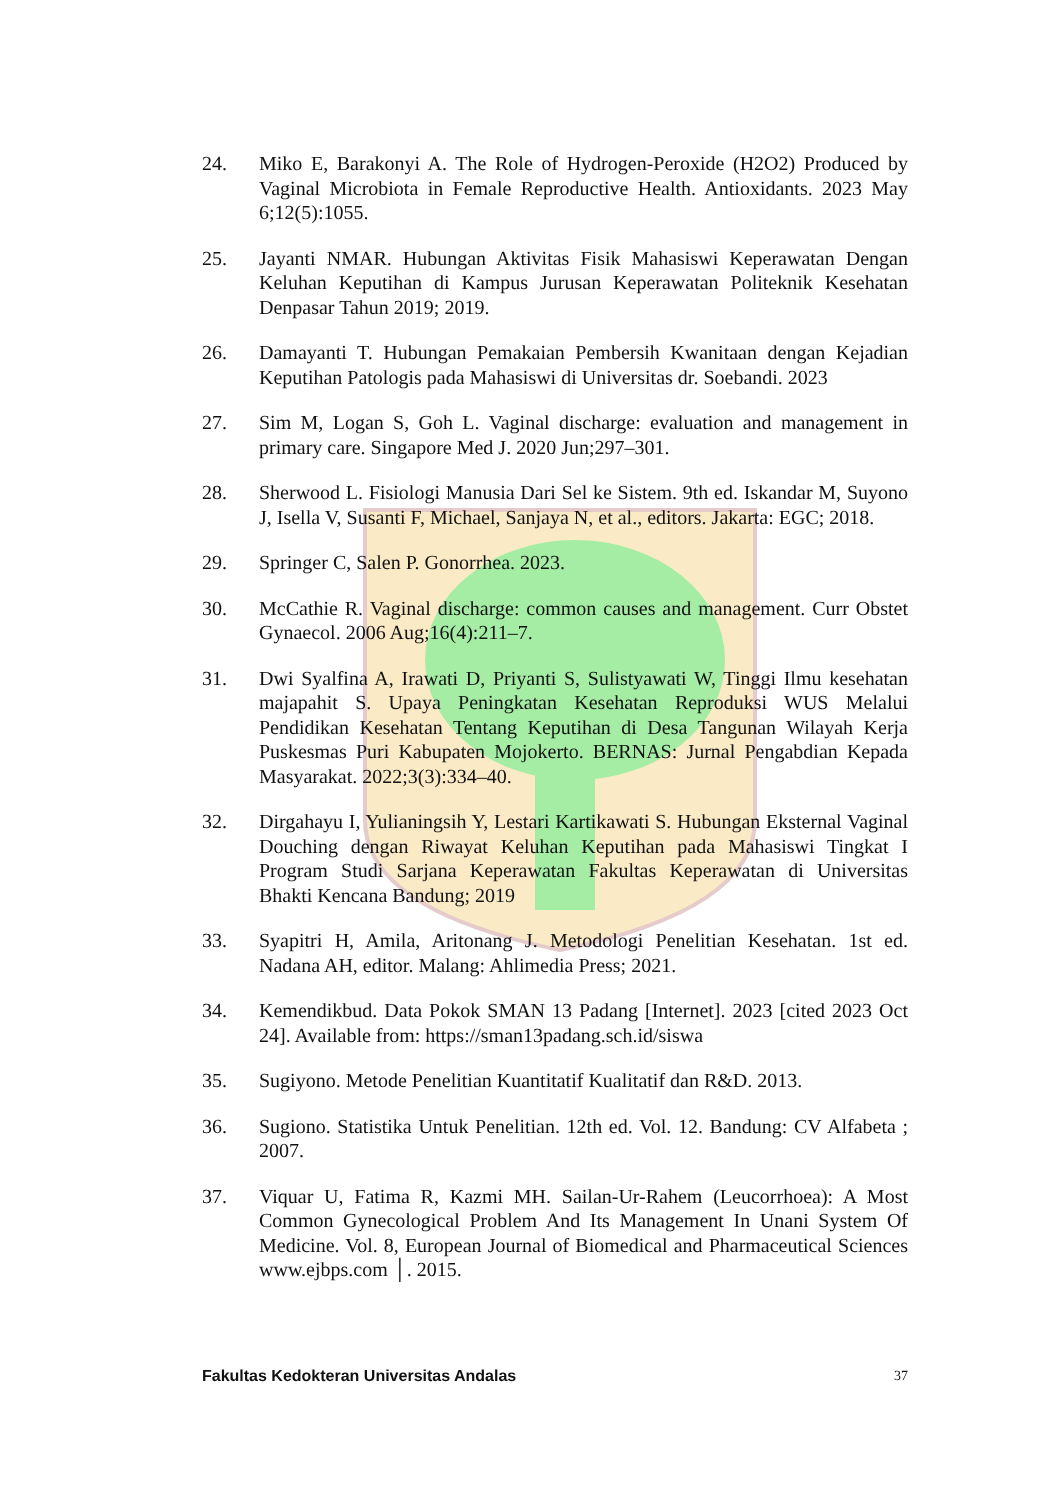24. Miko E, Barakonyi A. The Role of Hydrogen-Peroxide (H2O2) Produced by Vaginal Microbiota in Female Reproductive Health. Antioxidants. 2023 May 6;12(5):1055.
25. Jayanti NMAR. Hubungan Aktivitas Fisik Mahasiswi Keperawatan Dengan Keluhan Keputihan di Kampus Jurusan Keperawatan Politeknik Kesehatan Denpasar Tahun 2019; 2019.
26. Damayanti T. Hubungan Pemakaian Pembersih Kwanitaan dengan Kejadian Keputihan Patologis pada Mahasiswi di Universitas dr. Soebandi. 2023
27. Sim M, Logan S, Goh L. Vaginal discharge: evaluation and management in primary care. Singapore Med J. 2020 Jun;297–301.
28. Sherwood L. Fisiologi Manusia Dari Sel ke Sistem. 9th ed. Iskandar M, Suyono J, Isella V, Susanti F, Michael, Sanjaya N, et al., editors. Jakarta: EGC; 2018.
29. Springer C, Salen P. Gonorrhea. 2023.
30. McCathie R. Vaginal discharge: common causes and management. Curr Obstet Gynaecol. 2006 Aug;16(4):211–7.
31. Dwi Syalfina A, Irawati D, Priyanti S, Sulistyawati W, Tinggi Ilmu kesehatan majapahit S. Upaya Peningkatan Kesehatan Reproduksi WUS Melalui Pendidikan Kesehatan Tentang Keputihan di Desa Tangunan Wilayah Kerja Puskesmas Puri Kabupaten Mojokerto. BERNAS: Jurnal Pengabdian Kepada Masyarakat. 2022;3(3):334–40.
32. Dirgahayu I, Yulianingsih Y, Lestari Kartikawati S. Hubungan Eksternal Vaginal Douching dengan Riwayat Keluhan Keputihan pada Mahasiswi Tingkat I Program Studi Sarjana Keperawatan Fakultas Keperawatan di Universitas Bhakti Kencana Bandung; 2019
33. Syapitri H, Amila, Aritonang J. Metodologi Penelitian Kesehatan. 1st ed. Nadana AH, editor. Malang: Ahlimedia Press; 2021.
34. Kemendikbud. Data Pokok SMAN 13 Padang [Internet]. 2023 [cited 2023 Oct 24]. Available from: https://sman13padang.sch.id/siswa
35. Sugiyono. Metode Penelitian Kuantitatif Kualitatif dan R&D. 2013.
36. Sugiono. Statistika Untuk Penelitian. 12th ed. Vol. 12. Bandung: CV Alfabeta ; 2007.
37. Viquar U, Fatima R, Kazmi MH. Sailan-Ur-Rahem (Leucorrhoea): A Most Common Gynecological Problem And Its Management In Unani System Of Medicine. Vol. 8, European Journal of Biomedical and Pharmaceutical Sciences www.ejbps.com │. 2015.
Fakultas Kedokteran Universitas Andalas 37